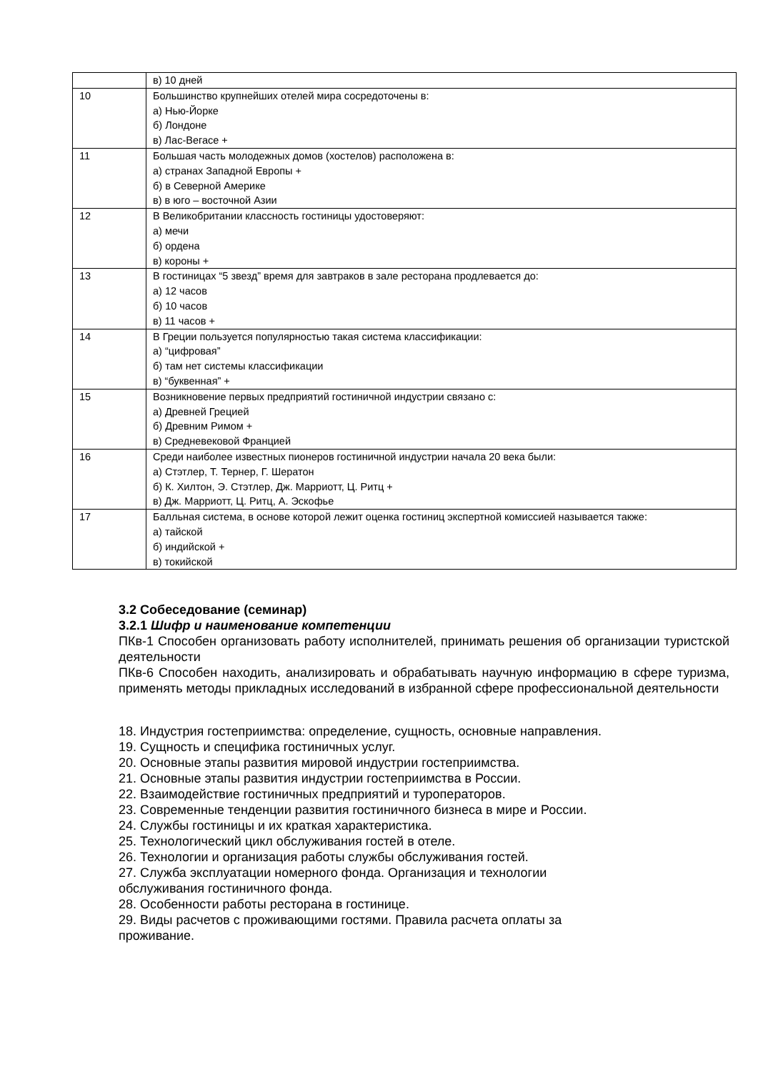| | в) 10 дней |
| 10 | Большинство крупнейших отелей мира сосредоточены в: а) Нью-Йорке б) Лондоне в) Лас-Вегасе + |
| 11 | Большая часть молодежных домов (хостелов) расположена в: а) странах Западной Европы + б) в Северной Америке в) в юго – восточной Азии |
| 12 | В Великобритании классность гостиницы удостоверяют: а) мечи б) ордена в) короны + |
| 13 | В гостиницах “5 звезд” время для завтраков в зале ресторана продлевается до: а) 12 часов б) 10 часов в) 11 часов + |
| 14 | В Греции пользуется популярностью такая система классификации: а) “цифровая” б) там нет системы классификации в) “буквенная” + |
| 15 | Возникновение первых предприятий гостиничной индустрии связано с: а) Древней Грецией б) Древним Римом + в) Средневековой Францией |
| 16 | Среди наиболее известных пионеров гостиничной индустрии начала 20 века были: а) Стэтлер, Т. Тернер, Г. Шератон б) К. Хилтон, Э. Стэтлер, Дж. Марриотт, Ц. Ритц + в) Дж. Марриотт, Ц. Ритц, А. Эскофье |
| 17 | Балльная система, в основе которой лежит оценка гостиниц экспертной комиссией называется также: а) тайской б) индийской + в) токийской |
3.2 Собеседование (семинар)
3.2.1 Шифр и наименование компетенции
ПКв-1 Способен организовать работу исполнителей, принимать решения об организации туристской деятельности
ПКв-6 Способен находить, анализировать и обрабатывать научную информацию в сфере туризма, применять методы прикладных исследований в избранной сфере профессиональной деятельности
18. Индустрия гостеприимства: определение, сущность, основные направления.
19. Сущность и специфика гостиничных услуг.
20. Основные этапы развития мировой индустрии гостеприимства.
21. Основные этапы развития индустрии гостеприимства в России.
22. Взаимодействие гостиничных предприятий и туроператоров.
23. Современные тенденции развития гостиничного бизнеса в мире и России.
24. Службы гостиницы и их краткая характеристика.
25. Технологический цикл обслуживания гостей в отеле.
26. Технологии и организация работы службы обслуживания гостей.
27. Служба эксплуатации номерного фонда. Организация и технологии
обслуживания гостиничного фонда.
28. Особенности работы ресторана в гостинице.
29. Виды расчетов с проживающими гостями. Правила расчета оплаты за
проживание.